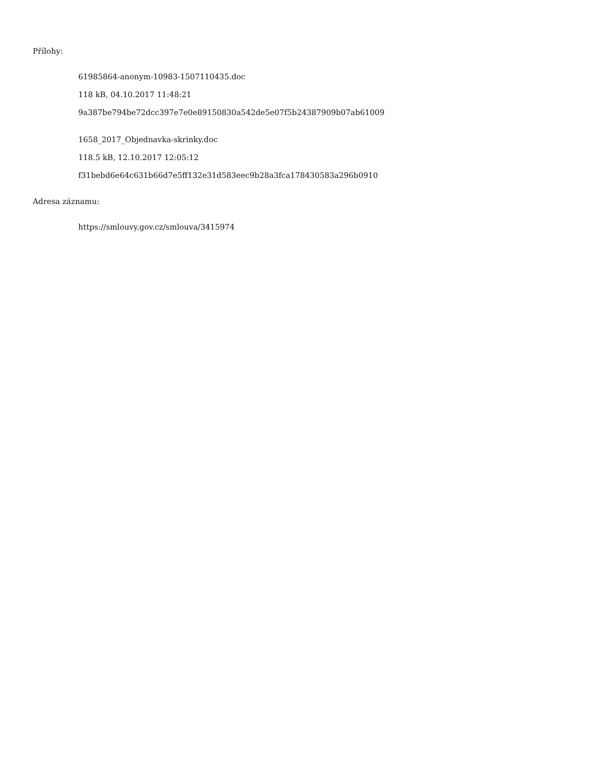Přílohy:
61985864-anonym-10983-1507110435.doc
118 kB, 04.10.2017 11:48:21
9a387be794be72dcc397e7e0e89150830a542de5e07f5b24387909b07ab61009
1658_2017_Objednavka-skrinky.doc
118.5 kB, 12.10.2017 12:05:12
f31bebd6e64c631b66d7e5ff132e31d583eec9b28a3fca178430583a296b0910
Adresa záznamu:
https://smlouvy.gov.cz/smlouva/3415974